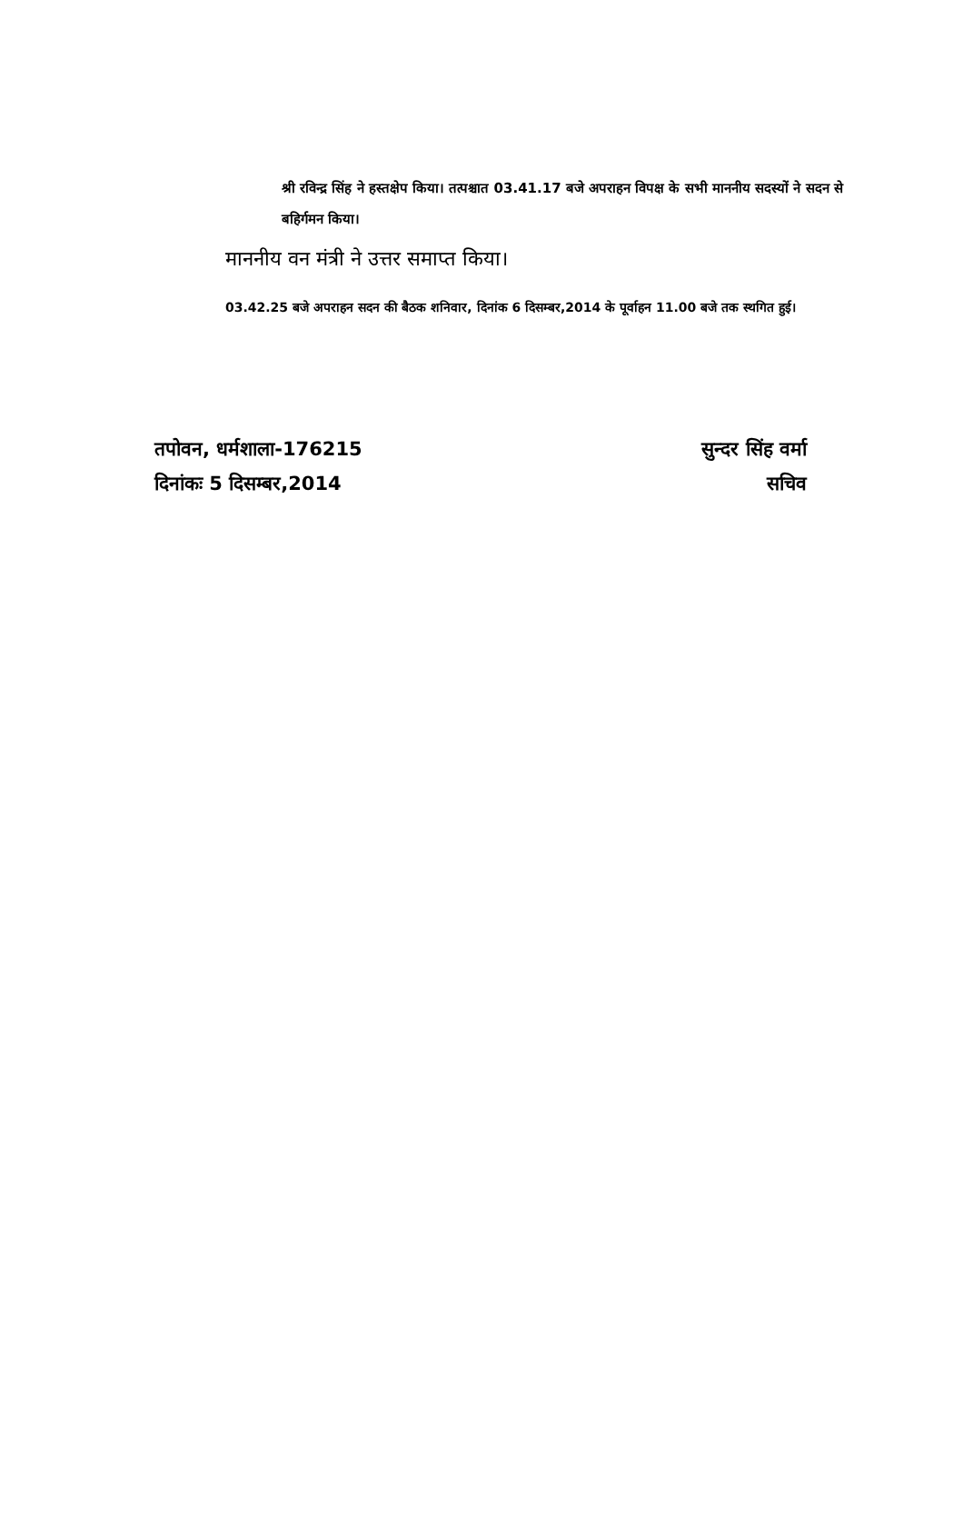श्री रविन्द्र सिंह ने हस्तक्षेप किया। तत्पश्चात 03.41.17 बजे अपराहन विपक्ष के सभी माननीय सदस्यों ने सदन से बहिर्गमन किया।
माननीय वन मंत्री ने उत्तर समाप्त किया।
03.42.25 बजे अपराहन सदन की बैठक शनिवार, दिनांक 6 दिसम्बर,2014 के पूर्वाहन 11.00 बजे तक स्थगित हुई।
तपोवन, धर्मशाला-176215
दिनांकः 5 दिसम्बर,2014
सुन्दर सिंह वर्मा
सचिव